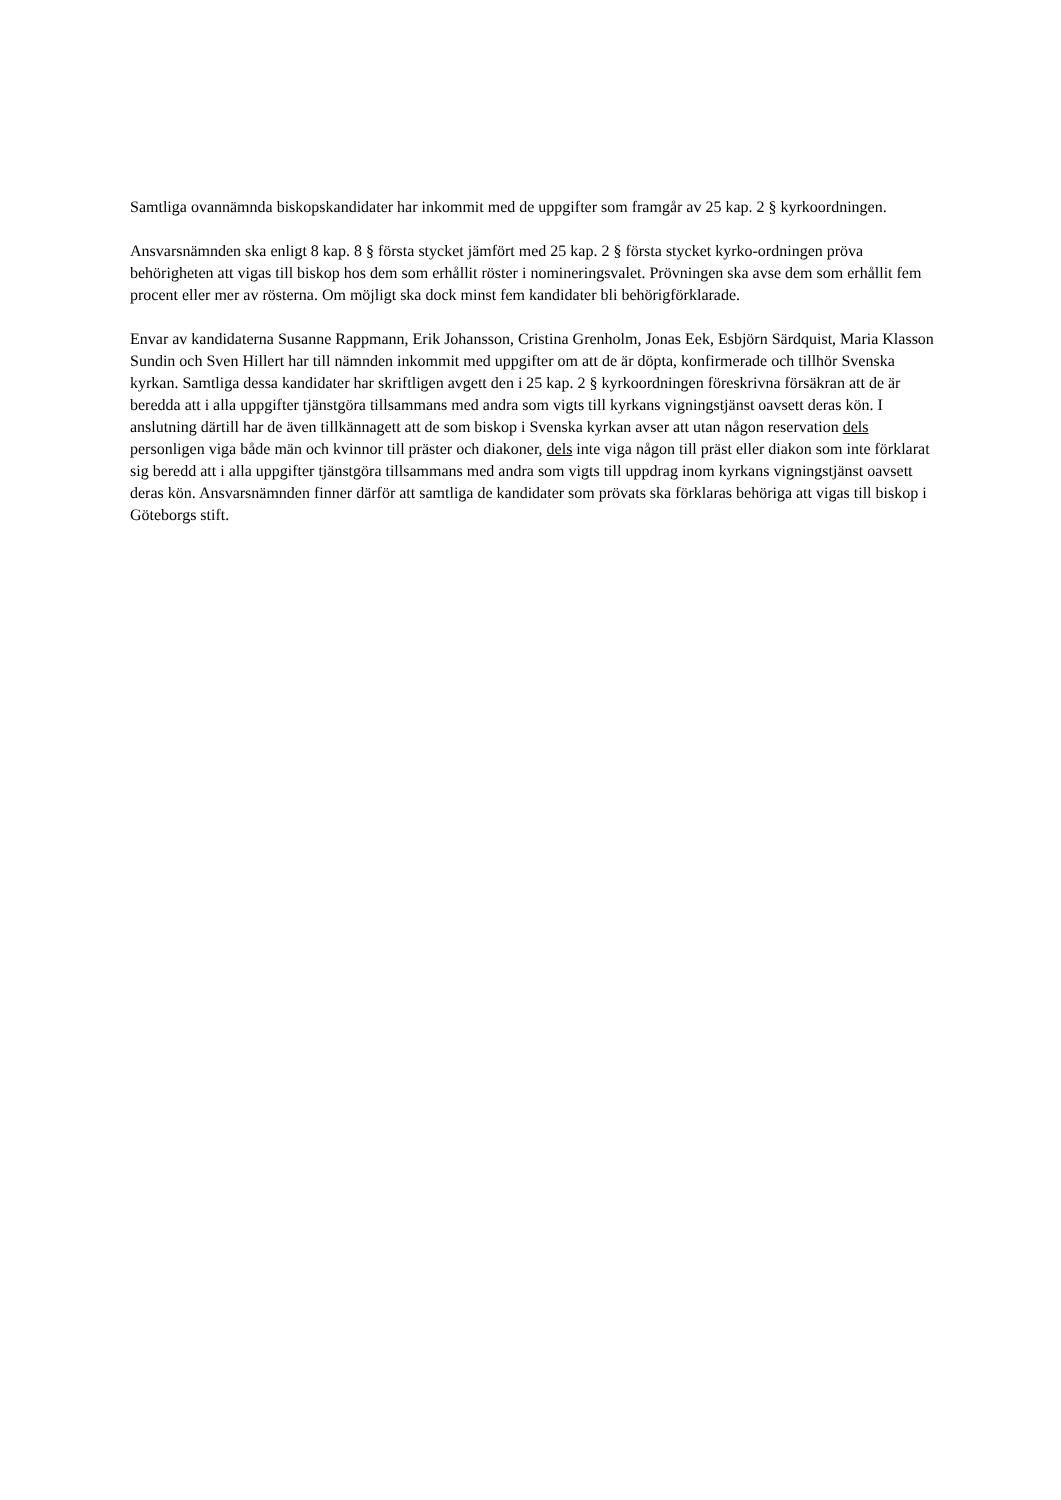Samtliga ovannämnda biskopskandidater har inkommit med de uppgifter som framgår av 25 kap. 2 § kyrkoordningen.
Ansvarsnämnden ska enligt 8 kap. 8 § första stycket jämfört med 25 kap. 2 § första stycket kyrko-ordningen pröva behörigheten att vigas till biskop hos dem som erhållit röster i nomineringsvalet. Prövningen ska avse dem som erhållit fem procent eller mer av rösterna. Om möjligt ska dock minst fem kandidater bli behörigförklarade.
Envar av kandidaterna Susanne Rappmann, Erik Johansson, Cristina Grenholm, Jonas Eek, Esbjörn Särdquist, Maria Klasson Sundin och Sven Hillert har till nämnden inkommit med uppgifter om att de är döpta, konfirmerade och tillhör Svenska kyrkan. Samtliga dessa kandidater har skriftligen avgett den i 25 kap. 2 § kyrkoordningen föreskrivna försäkran att de är beredda att i alla uppgifter tjänstgöra tillsammans med andra som vigts till kyrkans vigningstjänst oavsett deras kön. I anslutning därtill har de även tillkännagett att de som biskop i Svenska kyrkan avser att utan någon reservation dels personligen viga både män och kvinnor till präster och diakoner, dels inte viga någon till präst eller diakon som inte förklarat sig beredd att i alla uppgifter tjänstgöra tillsammans med andra som vigts till uppdrag inom kyrkans vigningstjänst oavsett deras kön. Ansvarsnämnden finner därför att samtliga de kandidater som prövats ska förklaras behöriga att vigas till biskop i Göteborgs stift.